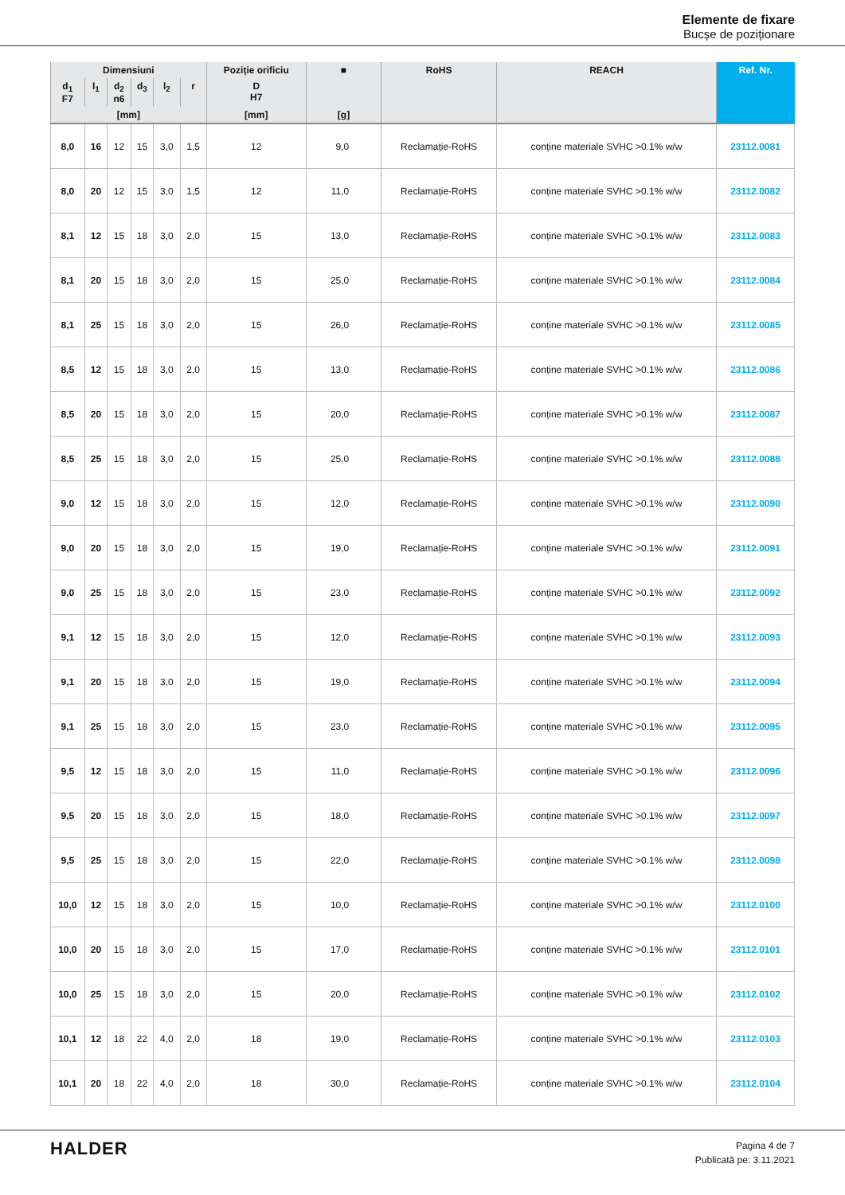Elemente de fixare
Bucșe de poziționare
| Dimensiuni | | | | | | Poziție orificiu | ■ | RoHS | REACH | Ref. Nr. |
| --- | --- | --- | --- | --- | --- | --- | --- | --- | --- | --- |
| d<sub>1</sub> F7 | l<sub>1</sub> | d<sub>2</sub> n6 | d<sub>3</sub> | l<sub>2</sub> | r | D H7 | | | | |
| [mm] | | | | | | [mm] | [g] | | | |
| 8,0 | 16 | 12 | 15 | 3,0 | 1,5 | 12 | 9,0 | Reclamație-RoHS | conține materiale SVHC >0.1% w/w | 23112.0081 |
| 8,0 | 20 | 12 | 15 | 3,0 | 1,5 | 12 | 11,0 | Reclamație-RoHS | conține materiale SVHC >0.1% w/w | 23112.0082 |
| 8,1 | 12 | 15 | 18 | 3,0 | 2,0 | 15 | 13,0 | Reclamație-RoHS | conține materiale SVHC >0.1% w/w | 23112.0083 |
| 8,1 | 20 | 15 | 18 | 3,0 | 2,0 | 15 | 25,0 | Reclamație-RoHS | conține materiale SVHC >0.1% w/w | 23112.0084 |
| 8,1 | 25 | 15 | 18 | 3,0 | 2,0 | 15 | 26,0 | Reclamație-RoHS | conține materiale SVHC >0.1% w/w | 23112.0085 |
| 8,5 | 12 | 15 | 18 | 3,0 | 2,0 | 15 | 13,0 | Reclamație-RoHS | conține materiale SVHC >0.1% w/w | 23112.0086 |
| 8,5 | 20 | 15 | 18 | 3,0 | 2,0 | 15 | 20,0 | Reclamație-RoHS | conține materiale SVHC >0.1% w/w | 23112.0087 |
| 8,5 | 25 | 15 | 18 | 3,0 | 2,0 | 15 | 25,0 | Reclamație-RoHS | conține materiale SVHC >0.1% w/w | 23112.0088 |
| 9,0 | 12 | 15 | 18 | 3,0 | 2,0 | 15 | 12,0 | Reclamație-RoHS | conține materiale SVHC >0.1% w/w | 23112.0090 |
| 9,0 | 20 | 15 | 18 | 3,0 | 2,0 | 15 | 19,0 | Reclamație-RoHS | conține materiale SVHC >0.1% w/w | 23112.0091 |
| 9,0 | 25 | 15 | 18 | 3,0 | 2,0 | 15 | 23,0 | Reclamație-RoHS | conține materiale SVHC >0.1% w/w | 23112.0092 |
| 9,1 | 12 | 15 | 18 | 3,0 | 2,0 | 15 | 12,0 | Reclamație-RoHS | conține materiale SVHC >0.1% w/w | 23112.0093 |
| 9,1 | 20 | 15 | 18 | 3,0 | 2,0 | 15 | 19,0 | Reclamație-RoHS | conține materiale SVHC >0.1% w/w | 23112.0094 |
| 9,1 | 25 | 15 | 18 | 3,0 | 2,0 | 15 | 23,0 | Reclamație-RoHS | conține materiale SVHC >0.1% w/w | 23112.0095 |
| 9,5 | 12 | 15 | 18 | 3,0 | 2,0 | 15 | 11,0 | Reclamație-RoHS | conține materiale SVHC >0.1% w/w | 23112.0096 |
| 9,5 | 20 | 15 | 18 | 3,0 | 2,0 | 15 | 18,0 | Reclamație-RoHS | conține materiale SVHC >0.1% w/w | 23112.0097 |
| 9,5 | 25 | 15 | 18 | 3,0 | 2,0 | 15 | 22,0 | Reclamație-RoHS | conține materiale SVHC >0.1% w/w | 23112.0098 |
| 10,0 | 12 | 15 | 18 | 3,0 | 2,0 | 15 | 10,0 | Reclamație-RoHS | conține materiale SVHC >0.1% w/w | 23112.0100 |
| 10,0 | 20 | 15 | 18 | 3,0 | 2,0 | 15 | 17,0 | Reclamație-RoHS | conține materiale SVHC >0.1% w/w | 23112.0101 |
| 10,0 | 25 | 15 | 18 | 3,0 | 2,0 | 15 | 20,0 | Reclamație-RoHS | conține materiale SVHC >0.1% w/w | 23112.0102 |
| 10,1 | 12 | 18 | 22 | 4,0 | 2,0 | 18 | 19,0 | Reclamație-RoHS | conține materiale SVHC >0.1% w/w | 23112.0103 |
| 10,1 | 20 | 18 | 22 | 4,0 | 2,0 | 18 | 30,0 | Reclamație-RoHS | conține materiale SVHC >0.1% w/w | 23112.0104 |
HALDER
Pagina 4 de 7
Publicată pe: 3.11.2021